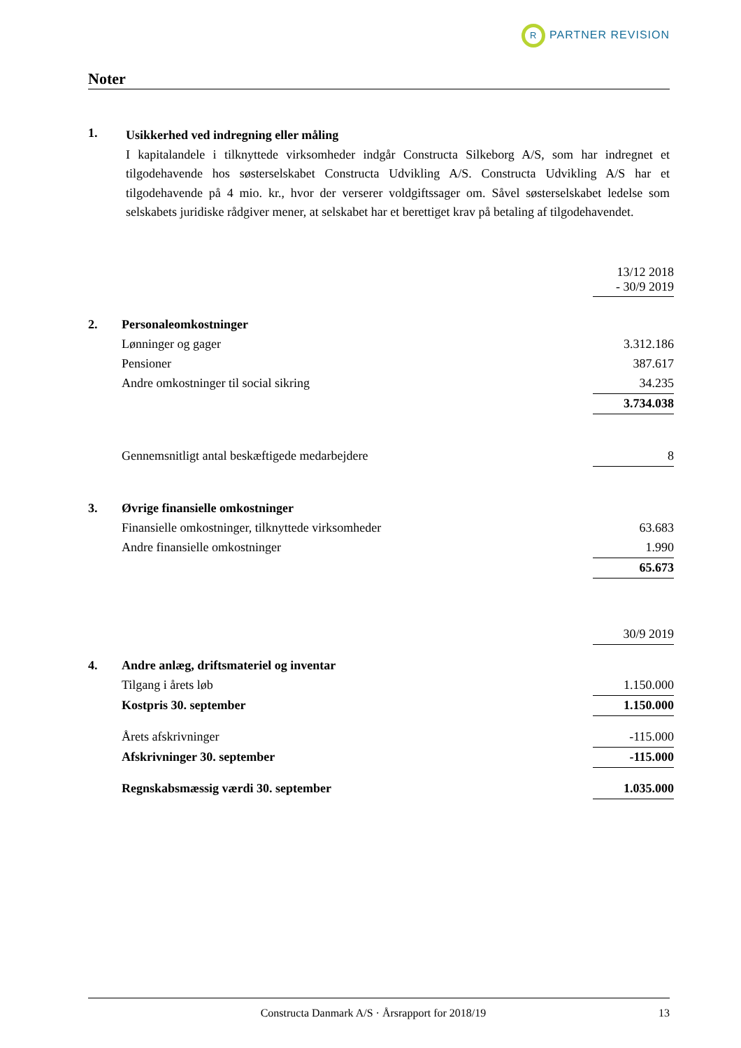R PARTNER REVISION
Noter
1.
Usikkerhed ved indregning eller måling
I kapitalandele i tilknyttede virksomheder indgår Constructa Silkeborg A/S, som har indregnet et tilgodehavende hos søsterselskabet Constructa Udvikling A/S. Constructa Udvikling A/S har et tilgodehavende på 4 mio. kr., hvor der verserer voldgiftssager om. Såvel søsterselskabet ledelse som selskabets juridiske rådgiver mener, at selskabet har et berettiget krav på betaling af tilgodehavendet.
| | | 13/12 2018 - 30/9 2019 |
| 2. | Personaleomkostninger | |
| | Lønninger og gager | 3.312.186 |
| | Pensioner | 387.617 |
| | Andre omkostninger til social sikring | 34.235 |
| | | 3.734.038 |
| | Gennemsnitligt antal beskæftigede medarbejdere | 8 |
| 3. | Øvrige finansielle omkostninger | |
| | Finansielle omkostninger, tilknyttede virksomheder | 63.683 |
| | Andre finansielle omkostninger | 1.990 |
| | | 65.673 |
| | | 30/9 2019 |
| 4. | Andre anlæg, driftsmateriel og inventar | |
| | Tilgang i årets løb | 1.150.000 |
| | Kostpris 30. september | 1.150.000 |
| | Årets afskrivninger | -115.000 |
| | Afskrivninger 30. september | -115.000 |
| | Regnskabsmæssig værdi 30. september | 1.035.000 |
Constructa Danmark A/S · Årsrapport for 2018/19
13